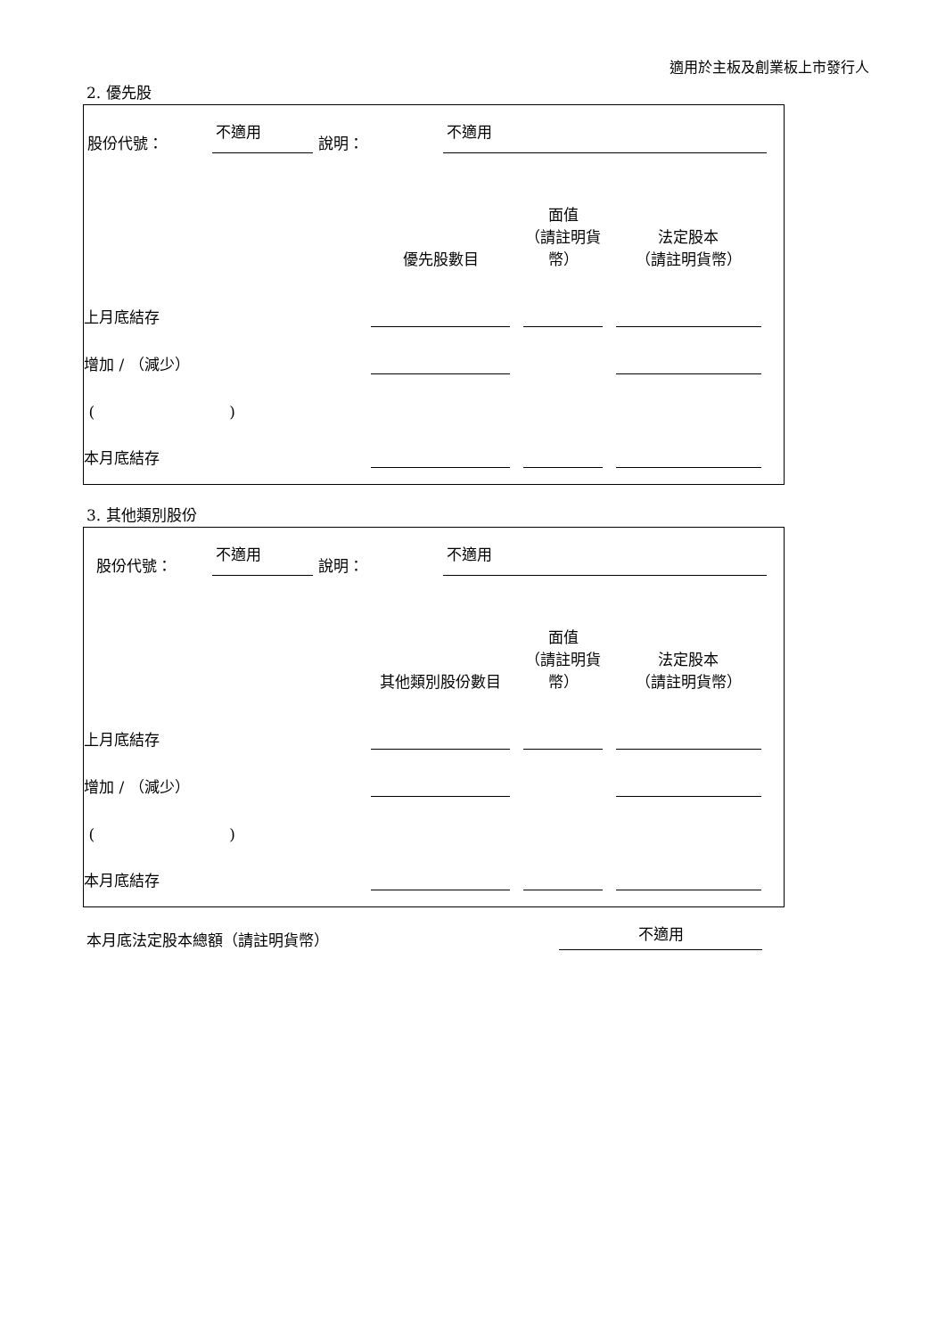適用於主板及創業板上市發行人
2. 優先股
股份代號： 不適用 說明： 不適用
| | 優先股數目 | | 面值 （請註明貨幣） | | 法定股本 （請註明貨幣） |
| 上月底結存 | | | | | |
| 增加 / （減少） | | | | | |
| ( ) | | | | | |
| 本月底結存 | | | | | |
3. 其他類別股份
股份代號： 不適用 說明： 不適用
| | 其他類別股份數目 | | 面值 （請註明貨幣） | | 法定股本 （請註明貨幣） |
| 上月底結存 | | | | | |
| 增加 / （減少） | | | | | |
| ( ) | | | | | |
| 本月底結存 | | | | | |
本月底法定股本總額（請註明貨幣） 不適用